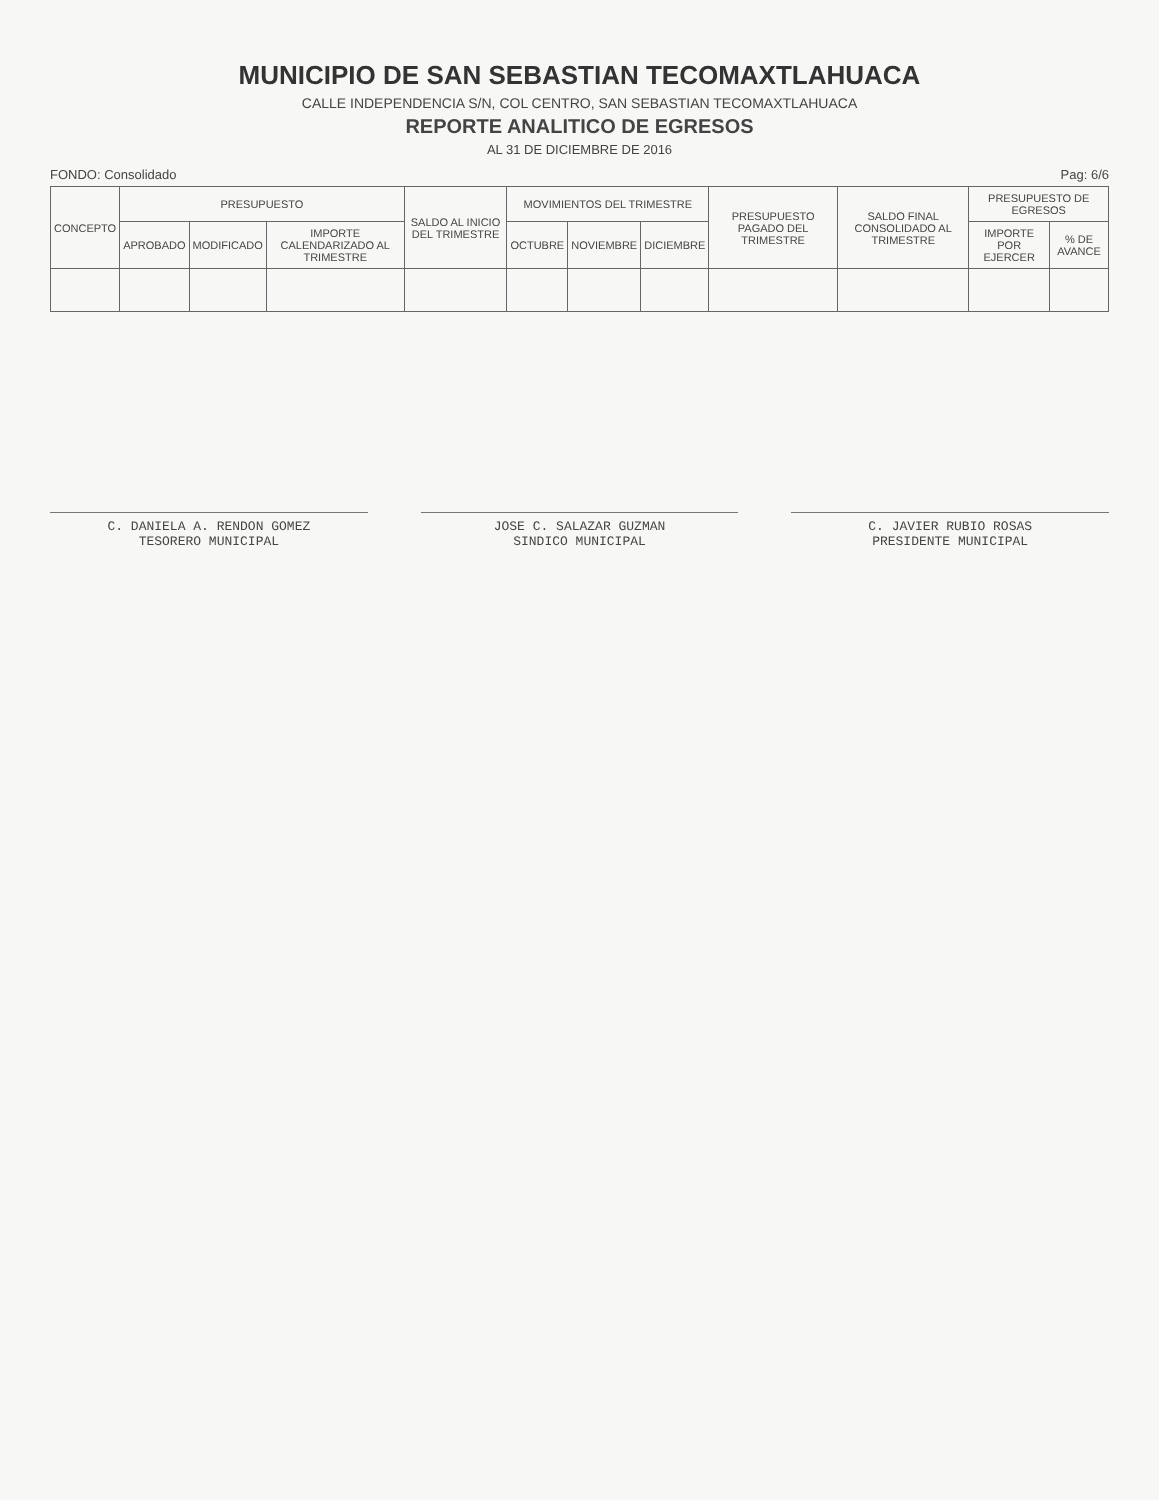MUNICIPIO DE SAN SEBASTIAN TECOMAXTLAHUACA
CALLE INDEPENDENCIA S/N, COL CENTRO, SAN SEBASTIAN TECOMAXTLAHUACA
REPORTE ANALITICO DE EGRESOS
AL 31 DE DICIEMBRE DE 2016
FONDO: Consolidado Pag: 6/6
| CONCEPTO | PRESUPUESTO | | | SALDO AL INICIO DEL TRIMESTRE | MOVIMIENTOS DEL TRIMESTRE | | | PRESUPUESTO PAGADO DEL TRIMESTRE | SALDO FINAL CONSOLIDADO AL TRIMESTRE | PRESUPUESTO DE EGRESOS | |
| --- | --- | --- | --- | --- | --- | --- | --- | --- | --- | --- | --- |
| | APROBADO | MODIFICADO | IMPORTE CALENDARIZADO AL TRIMESTRE | | OCTUBRE | NOVIEMBRE | DICIEMBRE | | | IMPORTE POR EJERCER | % DE AVANCE |
C. DANIELA A. RENDON GOMEZ
TESORERO MUNICIPAL
JOSE C. SALAZAR GUZMAN
SINDICO MUNICIPAL
C. JAVIER RUBIO ROSAS
PRESIDENTE MUNICIPAL